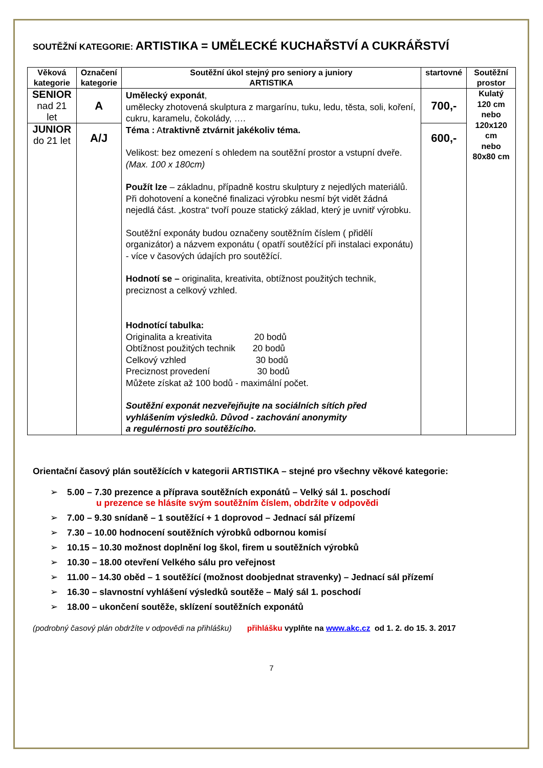SOUTĚŽNÍ KATEGORIE: ARTISTIKA = UMĚLECKÉ KUCHAŘSTVÍ A CUKRÁŘSTVÍ
| Věková kategorie | Označení kategorie | Soutěžní úkol stejný pro seniory a juniory ARTISTIKA | startovné | Soutěžní prostor |
| --- | --- | --- | --- | --- |
| SENIOR nad 21 let | A | Umělecký exponát , umělecky zhotovená skulptura z margarínu, tuku, ledu, těsta, soli, koření, cukru, karamelu, čokolády, …. Téma : A traktivně ztvárnit jakékoliv téma. Velikost: bez omezení s ohledem na soutěžní prostor a vstupní dveře. (Max. 100 x 180cm) Použít lze – základnu, případně kostru skulptury z nejedlých materiálů. Při dohotovení a konečné finalizaci výrobku nesmí být vidět žádná nejedlá část. „kostra“ tvoří pouze statický základ, který je uvnitř výrobku. Soutěžní exponáty budou označeny soutěžním číslem ( přidělí organizátor) a názvem exponátu ( opatří soutěžící při instalaci exponátu) - více v časových údajích pro soutěžící. Hodnotí se – originalita, kreativita, obtížnost použitých technik, preciznost a celkový vzhled. Hodnotící tabulka: Originalita a kreativita 20 bodů Obtížnost použitých technik 20 bodů Celkový vzhled 30 bodů Preciznost provedení 30 bodů Můžete získat až 100 bodů - maximální počet. Soutěžní exponát nezveřejňujte na sociálních sítích před vyhlášením výsledků. Důvod - zachování anonymity a regulérnosti pro soutěžícího. | 700,- | Kulatý 120 cm nebo 120x120 cm nebo 80x80 cm |
| JUNIOR do 21 let | A/J | | 600,- | |
Orientační časový plán soutěžících v kategorii ARTISTIKA – stejné pro všechny věkové kategorie:
➢ 5.00 – 7.30 prezence a příprava soutěžních exponátů – Velký sál 1. poschodí
u prezence se hlásíte svým soutěžním číslem, obdržíte v odpovědi
➢ 7.00 – 9.30 snídaně – 1 soutěžící + 1 doprovod – Jednací sál přízemí
➢ 7.30 – 10.00 hodnocení soutěžních výrobků odbornou komisí
➢ 10.15 – 10.30 možnost doplnění log škol, firem u soutěžních výrobků
➢ 10.30 – 18.00 otevření Velkého sálu pro veřejnost
➢ 11.00 – 14.30 oběd – 1 soutěžící (možnost doobjednat stravenky) – Jednací sál přízemí
➢ 16.30 – slavnostní vyhlášení výsledků soutěže – Malý sál 1. poschodí
➢ 18.00 – ukončení soutěže, sklízení soutěžních exponátů
(podrobný časový plán obdržíte v odpovědi na přihlášku) přihlášku vyplňte na www.akc.cz od 1. 2. do 15. 3. 2017
7